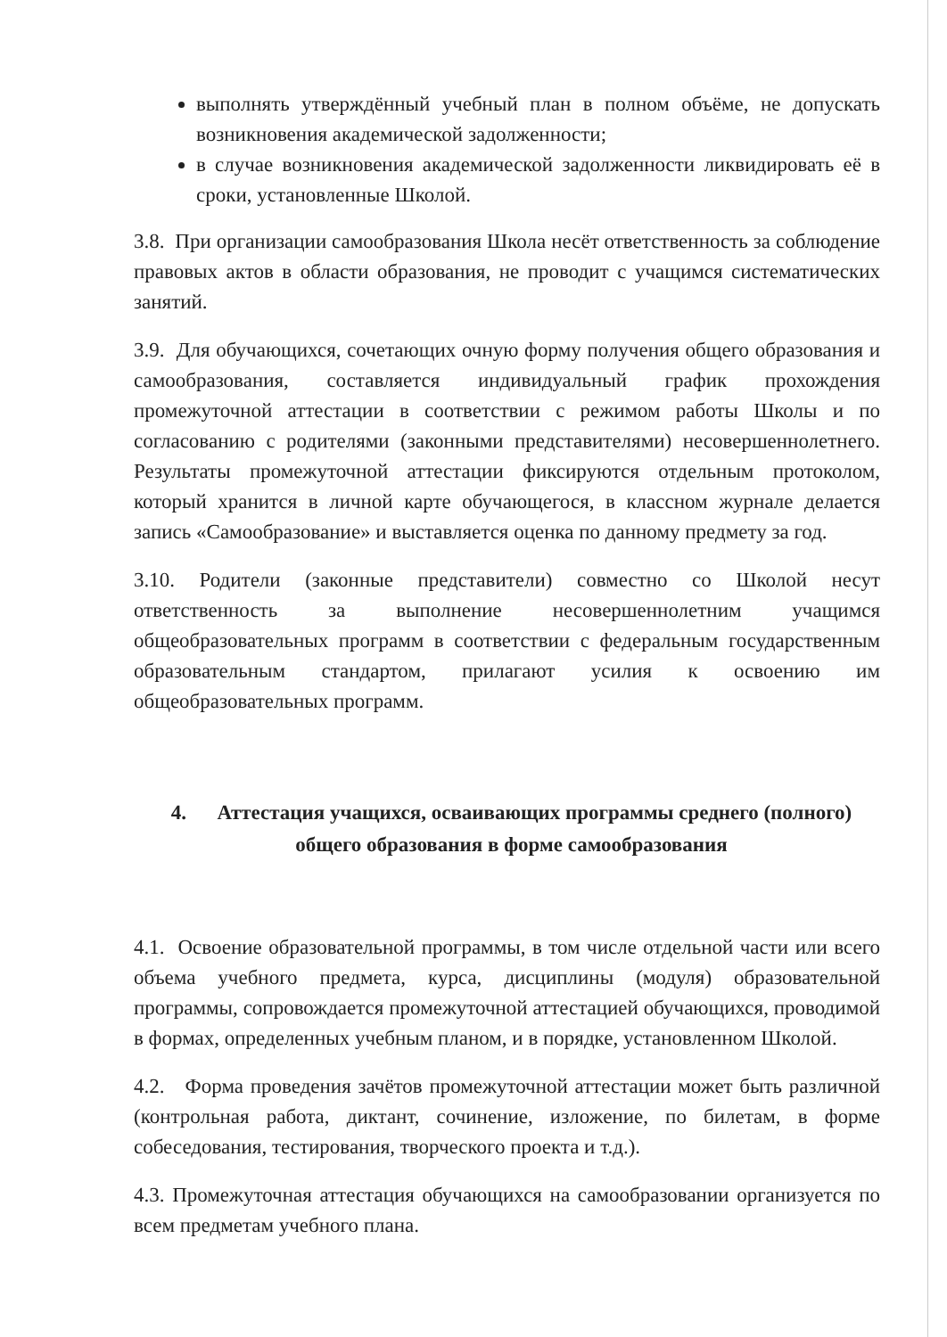выполнять утверждённый учебный план в полном объёме, не допускать возникновения академической задолженности;
в случае возникновения академической задолженности ликвидировать её в сроки, установленные Школой.
3.8. При организации самообразования Школа несёт ответственность за соблюдение правовых актов в области образования, не проводит с учащимся систематических занятий.
3.9. Для обучающихся, сочетающих очную форму получения общего образования и самообразования, составляется индивидуальный график прохождения промежуточной аттестации в соответствии с режимом работы Школы и по согласованию с родителями (законными представителями) несовершеннолетнего. Результаты промежуточной аттестации фиксируются отдельным протоколом, который хранится в личной карте обучающегося, в классном журнале делается запись «Самообразование» и выставляется оценка по данному предмету за год.
3.10. Родители (законные представители) совместно со Школой несут ответственность за выполнение несовершеннолетним учащимся общеобразовательных программ в соответствии с федеральным государственным образовательным стандартом, прилагают усилия к освоению им общеобразовательных программ.
4. Аттестация учащихся, осваивающих программы среднего (полного) общего образования в форме самообразования
4.1. Освоение образовательной программы, в том числе отдельной части или всего объема учебного предмета, курса, дисциплины (модуля) образовательной программы, сопровождается промежуточной аттестацией обучающихся, проводимой в формах, определенных учебным планом, и в порядке, установленном Школой.
4.2. Форма проведения зачётов промежуточной аттестации может быть различной (контрольная работа, диктант, сочинение, изложение, по билетам, в форме собеседования, тестирования, творческого проекта и т.д.).
4.3. Промежуточная аттестация обучающихся на самообразовании организуется по всем предметам учебного плана.